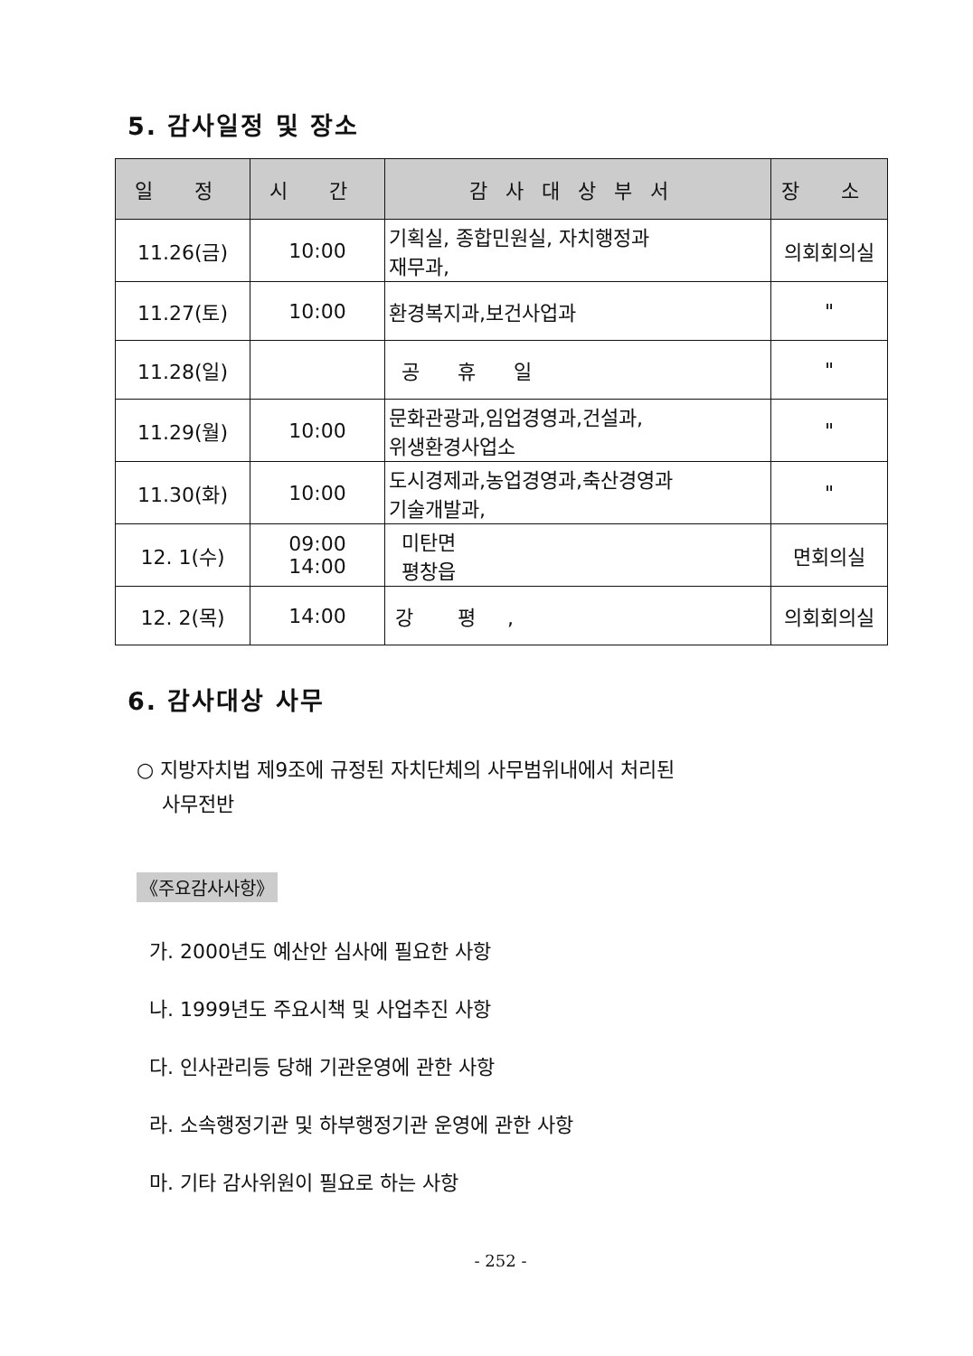5. 감사일정 및 장소
| 일 정 | 시 간 | 감사대상부서 | 장 소 |
| --- | --- | --- | --- |
| 11.26(금) | 10:00 | 기획실, 종합민원실, 자치행정과 재무과, | 의회회의실 |
| 11.27(토) | 10:00 | 환경복지과,보건사업과 | " |
| 11.28(일) | | 공 휴 일 | " |
| 11.29(월) | 10:00 | 문화관광과,임업경영과,건설과, 위생환경사업소 | " |
| 11.30(화) | 10:00 | 도시경제과,농업경영과,축산경영과 기술개발과, | " |
| 12. 1(수) | 09:00 14:00 | 미탄면 평창읍 | 면회의실 |
| 12. 2(목) | 14:00 | 강 평 , | 의회회의실 |
6. 감사대상 사무
○ 지방자치법 제9조에 규정된 자치단체의 사무범위내에서 처리된
사무전반
《주요감사사항》
가. 2000년도 예산안 심사에 필요한 사항
나. 1999년도 주요시책 및 사업추진 사항
다. 인사관리등 당해 기관운영에 관한 사항
라. 소속행정기관 및 하부행정기관 운영에 관한 사항
마. 기타 감사위원이 필요로 하는 사항
- 252 -